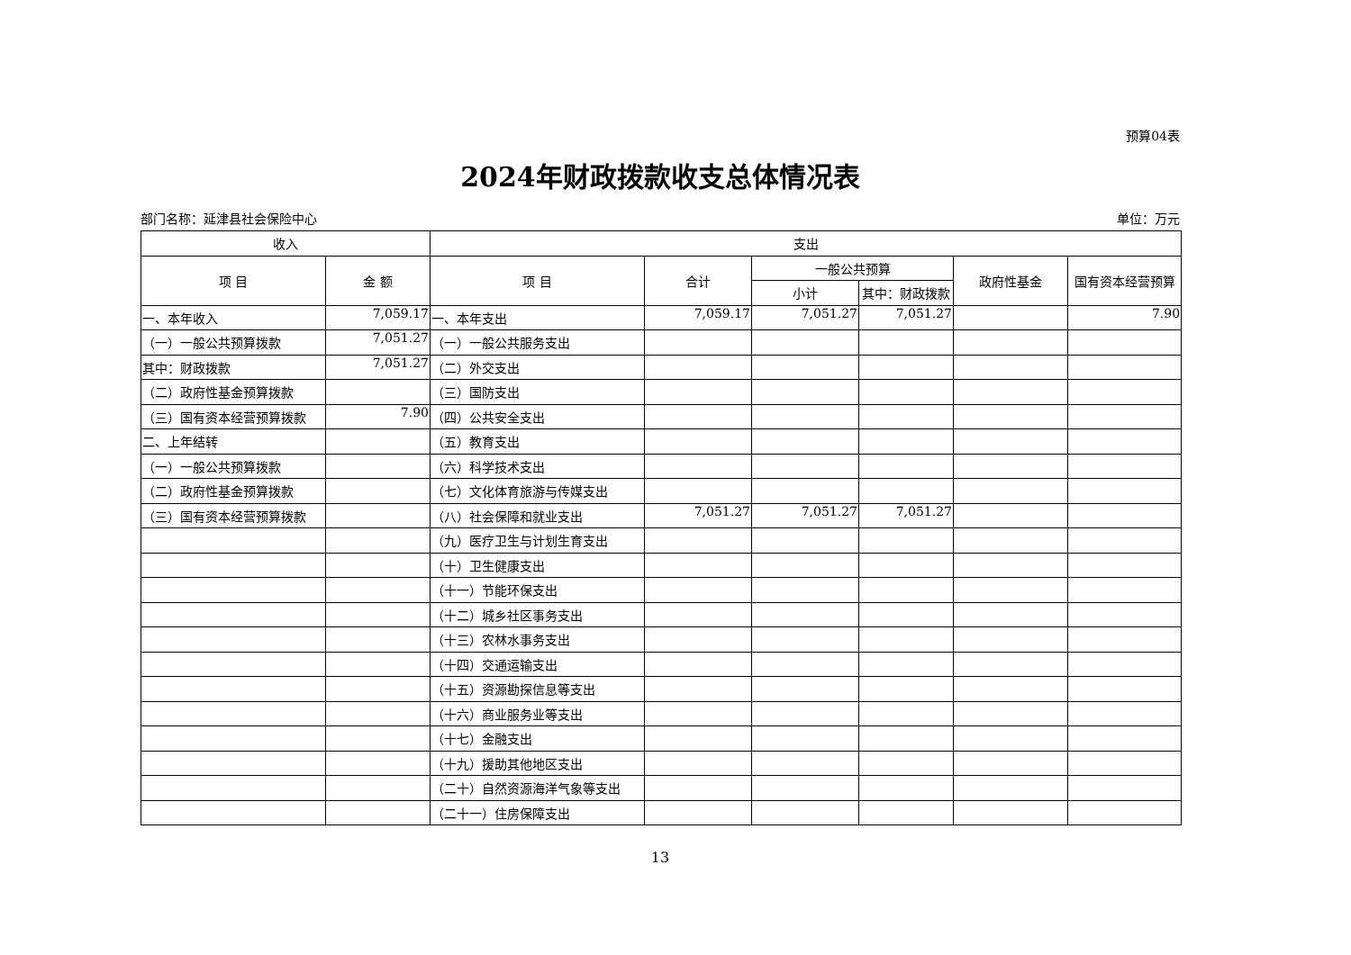预算04表
2024年财政拨款收支总体情况表
部门名称：延津县社会保险中心 单位：万元
| 收入 | | 支出 | | | | | |
| --- | --- | --- | --- | --- | --- | --- | --- |
| 项 目 | 金 额 | 项 目 | 合计 | 一般公共预算 | | 政府性基金 | 国有资本经营预算 |
| | | | | 小计 | 其中：财政拨款 | | |
| 一、本年收入 | 7,059.17 | 一、本年支出 | 7,059.17 | 7,051.27 | 7,051.27 | | 7.90 |
| （一）一般公共预算拨款 | 7,051.27 | （一）一般公共服务支出 | | | | | |
| 其中：财政拨款 | 7,051.27 | （二）外交支出 | | | | | |
| （二）政府性基金预算拨款 | | （三）国防支出 | | | | | |
| （三）国有资本经营预算拨款 | 7.90 | （四）公共安全支出 | | | | | |
| 二、上年结转 | | （五）教育支出 | | | | | |
| （一）一般公共预算拨款 | | （六）科学技术支出 | | | | | |
| （二）政府性基金预算拨款 | | （七）文化体育旅游与传媒支出 | | | | | |
| （三）国有资本经营预算拨款 | | （八）社会保障和就业支出 | 7,051.27 | 7,051.27 | 7,051.27 | | |
| | | （九）医疗卫生与计划生育支出 | | | | | |
| | | （十）卫生健康支出 | | | | | |
| | | （十一）节能环保支出 | | | | | |
| | | （十二）城乡社区事务支出 | | | | | |
| | | （十三）农林水事务支出 | | | | | |
| | | （十四）交通运输支出 | | | | | |
| | | （十五）资源勘探信息等支出 | | | | | |
| | | （十六）商业服务业等支出 | | | | | |
| | | （十七）金融支出 | | | | | |
| | | （十九）援助其他地区支出 | | | | | |
| | | （二十）自然资源海洋气象等支出 | | | | | |
| | | （二十一）住房保障支出 | | | | | |
13